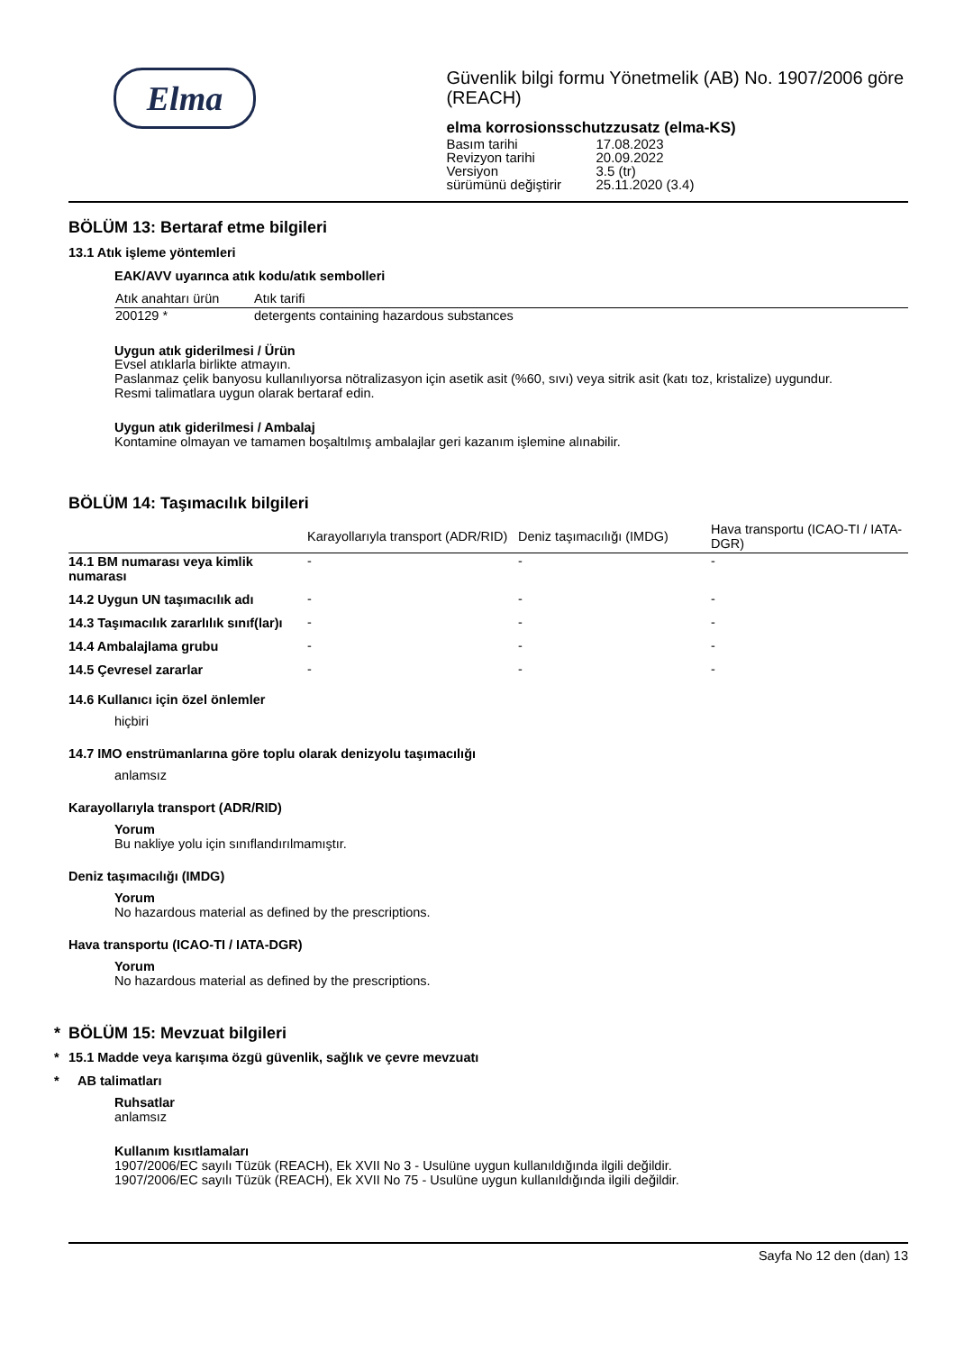Elma
Güvenlik bilgi formu Yönetmelik (AB) No. 1907/2006 göre (REACH)
elma korrosionsschutzzusatz (elma-KS)
| Basım tarihi | 17.08.2023 |
| Revizyon tarihi | 20.09.2022 |
| Versiyon | 3.5 (tr) |
| sürümünü değiştirir | 25.11.2020 (3.4) |
BÖLÜM 13: Bertaraf etme bilgileri
13.1 Atık işleme yöntemleri
EAK/AVV uyarınca atık kodu/atık sembolleri
| Atık anahtarı ürün | Atık tarifi |
| --- | --- |
| 200129 * | detergents containing hazardous substances |
Uygun atık giderilmesi / Ürün
Evsel atıklarla birlikte atmayın.
Paslanmaz çelik banyosu kullanılıyorsa nötralizasyon için asetik asit (%60, sıvı) veya sitrik asit (katı toz, kristalize) uygundur.
Resmi talimatlara uygun olarak bertaraf edin.
Uygun atık giderilmesi / Ambalaj
Kontamine olmayan ve tamamen boşaltılmış ambalajlar geri kazanım işlemine alınabilir.
BÖLÜM 14: Taşımacılık bilgileri
| | Karayollarıyla transport (ADR/RID) | Deniz taşımacılığı (IMDG) | Hava transportu (ICAO-TI / IATA-DGR) |
| --- | --- | --- | --- |
| 14.1 BM numarası veya kimlik numarası | - | - | - |
| 14.2 Uygun UN taşımacılık adı | - | - | - |
| 14.3 Taşımacılık zararlılık sınıf(lar)ı | - | - | - |
| 14.4 Ambalajlama grubu | - | - | - |
| 14.5 Çevresel zararlar | - | - | - |
14.6 Kullanıcı için özel önlemler
hiçbiri
14.7 IMO enstrümanlarına göre toplu olarak denizyolu taşımacılığı
anlamsız
Karayollarıyla transport (ADR/RID)
Yorum
Bu nakliye yolu için sınıflandırılmamıştır.
Deniz taşımacılığı (IMDG)
Yorum
No hazardous material as defined by the prescriptions.
Hava transportu (ICAO-TI / IATA-DGR)
Yorum
No hazardous material as defined by the prescriptions.
* BÖLÜM 15: Mevzuat bilgileri
* 15.1 Madde veya karışıma özgü güvenlik, sağlık ve çevre mevzuatı
* AB talimatları
Ruhsatlar
anlamsız
Kullanım kısıtlamaları
1907/2006/EC sayılı Tüzük (REACH), Ek XVII No 3 - Usulüne uygun kullanıldığında ilgili değildir.
1907/2006/EC sayılı Tüzük (REACH), Ek XVII No 75 - Usulüne uygun kullanıldığında ilgili değildir.
Sayfa No 12 den (dan) 13